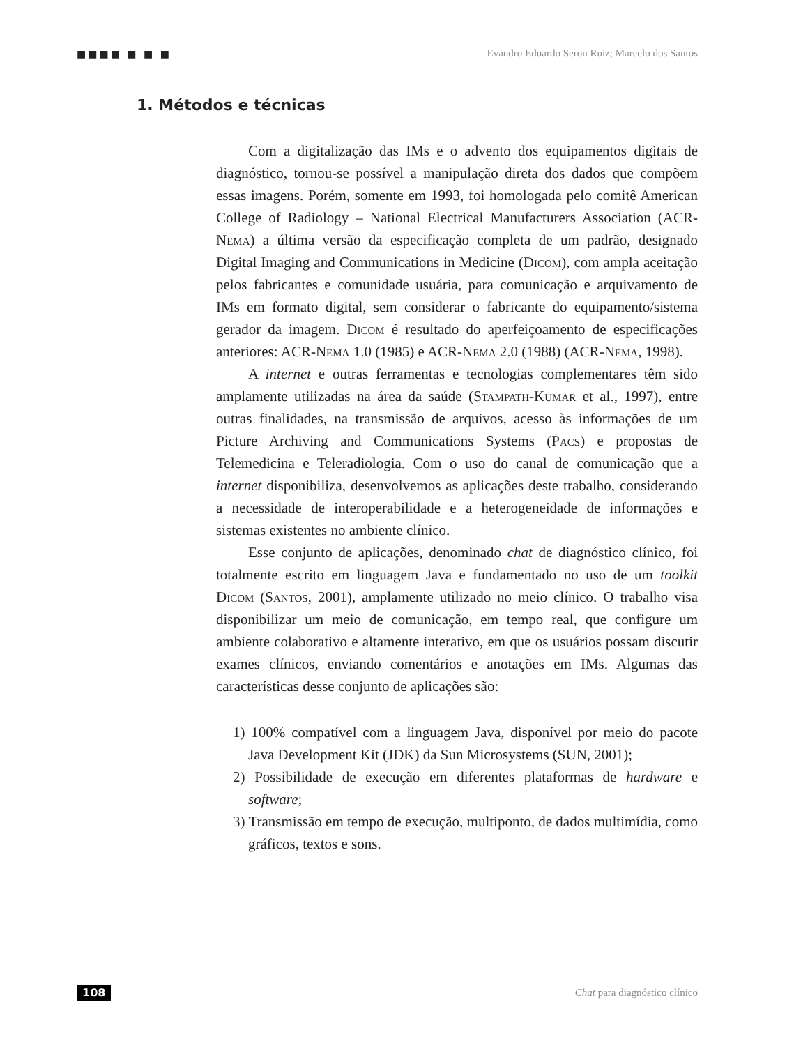■■■■ ■ ■ ■ Evandro Eduardo Seron Ruiz; Marcelo dos Santos
1. Métodos e técnicas
Com a digitalização das IMs e o advento dos equipamentos digitais de diagnóstico, tornou-se possível a manipulação direta dos dados que compõem essas imagens. Porém, somente em 1993, foi homologada pelo comitê American College of Radiology – National Electrical Manufacturers Association (ACR-Nema) a última versão da especificação completa de um padrão, designado Digital Imaging and Communications in Medicine (Dicom), com ampla aceitação pelos fabricantes e comunidade usuária, para comunicação e arquivamento de IMs em formato digital, sem considerar o fabricante do equipamento/sistema gerador da imagem. Dicom é resultado do aperfeiçoamento de especificações anteriores: ACR-Nema 1.0 (1985) e ACR-Nema 2.0 (1988) (ACR-Nema, 1998).
A internet e outras ferramentas e tecnologias complementares têm sido amplamente utilizadas na área da saúde (Stampath-Kumar et al., 1997), entre outras finalidades, na transmissão de arquivos, acesso às informações de um Picture Archiving and Communications Systems (Pacs) e propostas de Telemedicina e Teleradiologia. Com o uso do canal de comunicação que a internet disponibiliza, desenvolvemos as aplicações deste trabalho, considerando a necessidade de interoperabilidade e a heterogeneidade de informações e sistemas existentes no ambiente clínico.
Esse conjunto de aplicações, denominado chat de diagnóstico clínico, foi totalmente escrito em linguagem Java e fundamentado no uso de um toolkit Dicom (Santos, 2001), amplamente utilizado no meio clínico. O trabalho visa disponibilizar um meio de comunicação, em tempo real, que configure um ambiente colaborativo e altamente interativo, em que os usuários possam discutir exames clínicos, enviando comentários e anotações em IMs. Algumas das características desse conjunto de aplicações são:
1) 100% compatível com a linguagem Java, disponível por meio do pacote Java Development Kit (JDK) da Sun Microsystems (SUN, 2001);
2) Possibilidade de execução em diferentes plataformas de hardware e software;
3) Transmissão em tempo de execução, multiponto, de dados multimídia, como gráficos, textos e sons.
108 Chat para diagnóstico clínico